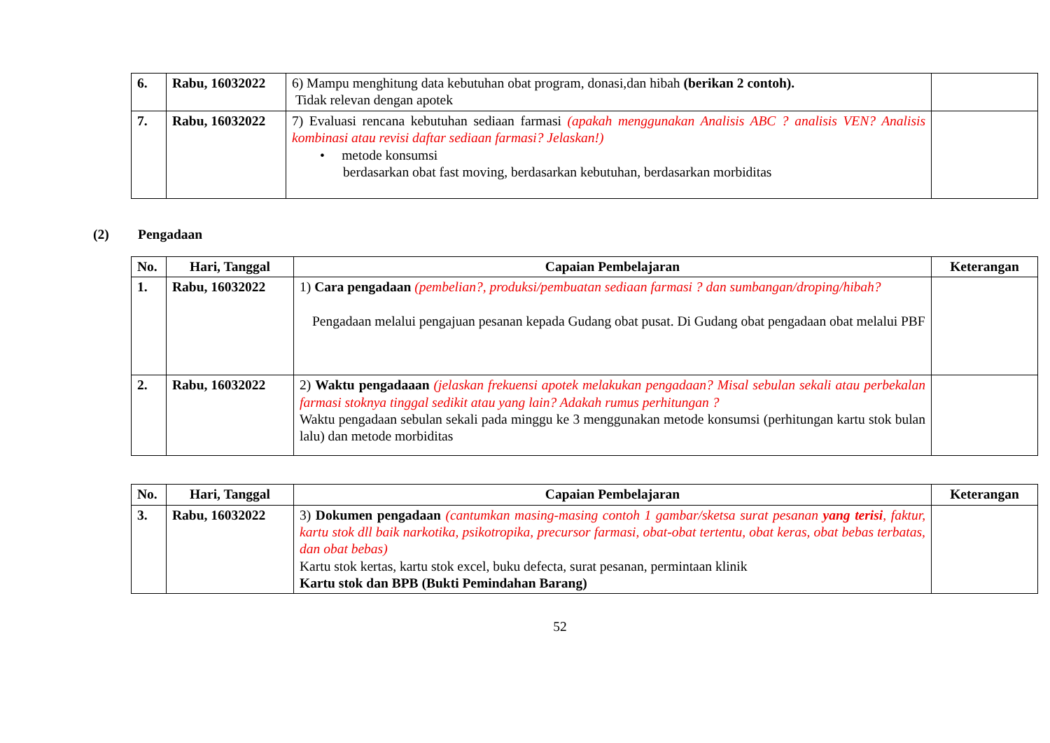| 6. | Rabu, 16032022 | 6) Mampu menghitung data kebutuhan obat program, donasi,dan hibah (berikan 2 contoh). Tidak relevan dengan apotek | |
| 7. | Rabu, 16032022 | 7) Evaluasi rencana kebutuhan sediaan farmasi (apakah menggunakan Analisis ABC ? analisis VEN? Analisis kombinasi atau revisi daftar sediaan farmasi? Jelaskan!) • metode konsumsi berdasarkan obat fast moving, berdasarkan kebutuhan, berdasarkan morbiditas | |
(2) Pengadaan
| No. | Hari, Tanggal | Capaian Pembelajaran | Keterangan |
| --- | --- | --- | --- |
| 1. | Rabu, 16032022 | 1) Cara pengadaan (pembelian?, produksi/pembuatan sediaan farmasi ? dan sumbangan/droping/hibah? Pengadaan melalui pengajuan pesanan kepada Gudang obat pusat. Di Gudang obat pengadaan obat melalui PBF | |
| 2. | Rabu, 16032022 | 2) Waktu pengadaaan (jelaskan frekuensi apotek melakukan pengadaan? Misal sebulan sekali atau perbekalan farmasi stoknya tinggal sedikit atau yang lain? Adakah rumus perhitungan ? Waktu pengadaan sebulan sekali pada minggu ke 3 menggunakan metode konsumsi (perhitungan kartu stok bulan lalu) dan metode morbiditas | |
| No. | Hari, Tanggal | Capaian Pembelajaran | Keterangan |
| --- | --- | --- | --- |
| 3. | Rabu, 16032022 | 3) Dokumen pengadaan (cantumkan masing-masing contoh 1 gambar/sketsa surat pesanan yang terisi , faktur, kartu stok dll baik narkotika, psikotropika, precursor farmasi, obat-obat tertentu, obat keras, obat bebas terbatas, dan obat bebas) Kartu stok kertas, kartu stok excel, buku defecta, surat pesanan, permintaan klinik Kartu stok dan BPB (Bukti Pemindahan Barang) | |
52